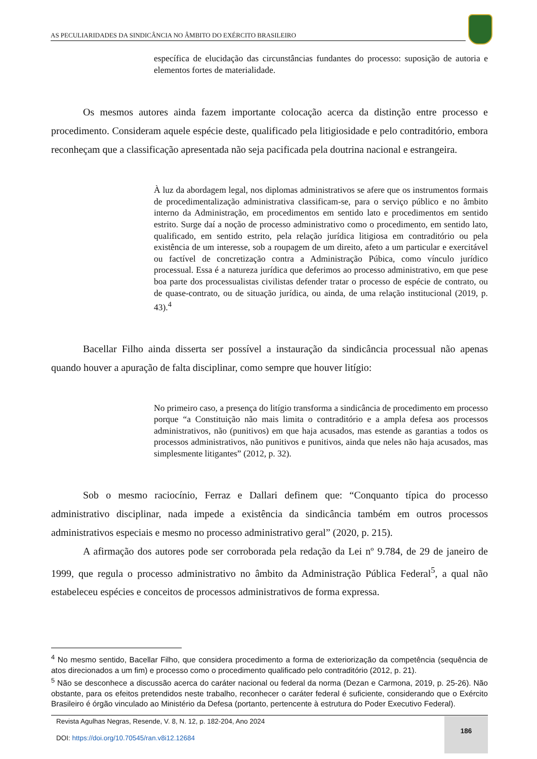AS PECULIARIDADES DA SINDICÂNCIA NO ÂMBITO DO EXÉRCITO BRASILEIRO
específica de elucidação das circunstâncias fundantes do processo: suposição de autoria e elementos fortes de materialidade.
Os mesmos autores ainda fazem importante colocação acerca da distinção entre processo e procedimento. Consideram aquele espécie deste, qualificado pela litigiosidade e pelo contraditório, embora reconheçam que a classificação apresentada não seja pacificada pela doutrina nacional e estrangeira.
À luz da abordagem legal, nos diplomas administrativos se afere que os instrumentos formais de procedimentalização administrativa classificam-se, para o serviço público e no âmbito interno da Administração, em procedimentos em sentido lato e procedimentos em sentido estrito. Surge daí a noção de processo administrativo como o procedimento, em sentido lato, qualificado, em sentido estrito, pela relação jurídica litigiosa em contraditório ou pela existência de um interesse, sob a roupagem de um direito, afeto a um particular e exercitável ou factível de concretização contra a Administração Púbica, como vínculo jurídico processual. Essa é a natureza jurídica que deferimos ao processo administrativo, em que pese boa parte dos processualistas civilistas defender tratar o processo de espécie de contrato, ou de quase-contrato, ou de situação jurídica, ou ainda, de uma relação institucional (2019, p. 43).<sup>4</sup>
Bacellar Filho ainda disserta ser possível a instauração da sindicância processual não apenas quando houver a apuração de falta disciplinar, como sempre que houver litígio:
No primeiro caso, a presença do litígio transforma a sindicância de procedimento em processo porque “a Constituição não mais limita o contraditório e a ampla defesa aos processos administrativos, não (punitivos) em que haja acusados, mas estende as garantias a todos os processos administrativos, não punitivos e punitivos, ainda que neles não haja acusados, mas simplesmente litigantes” (2012, p. 32).
Sob o mesmo raciocínio, Ferraz e Dallari definem que: “Conquanto típica do processo administrativo disciplinar, nada impede a existência da sindicância também em outros processos administrativos especiais e mesmo no processo administrativo geral” (2020, p. 215).
A afirmação dos autores pode ser corroborada pela redação da Lei nº 9.784, de 29 de janeiro de 1999, que regula o processo administrativo no âmbito da Administração Pública Federal<sup>5</sup>, a qual não estabeleceu espécies e conceitos de processos administrativos de forma expressa.
<sup>4</sup> No mesmo sentido, Bacellar Filho, que considera procedimento a forma de exteriorização da competência (sequência de atos direcionados a um fim) e processo como o procedimento qualificado pelo contraditório (2012, p. 21).
<sup>5</sup> Não se desconhece a discussão acerca do caráter nacional ou federal da norma (Dezan e Carmona, 2019, p. 25-26). Não obstante, para os efeitos pretendidos neste trabalho, reconhecer o caráter federal é suficiente, considerando que o Exército Brasileiro é órgão vinculado ao Ministério da Defesa (portanto, pertencente à estrutura do Poder Executivo Federal).
Revista Agulhas Negras, Resende, V. 8, N. 12, p. 182-204, Ano 2024
DOI: https://doi.org/10.70545/ran.v8i12.12684
186